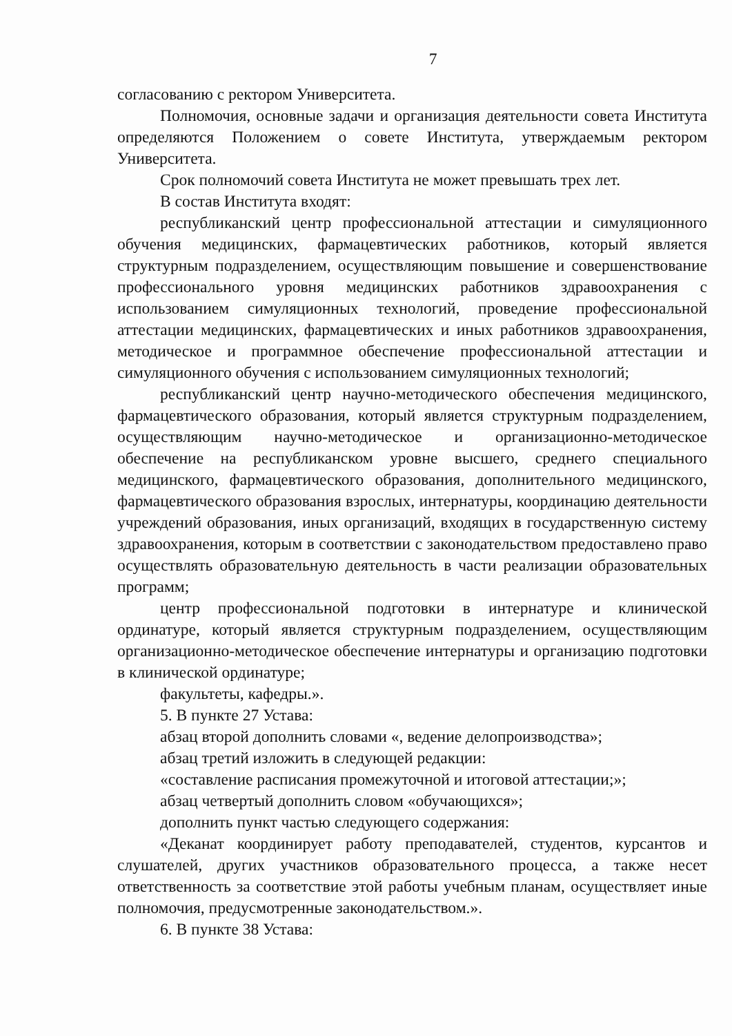7
согласованию с ректором Университета.
Полномочия, основные задачи и организация деятельности совета Института определяются Положением о совете Института, утверждаемым ректором Университета.
Срок полномочий совета Института не может превышать трех лет.
В состав Института входят:
республиканский центр профессиональной аттестации и симуляционного обучения медицинских, фармацевтических работников, который является структурным подразделением, осуществляющим повышение и совершенствование профессионального уровня медицинских работников здравоохранения с использованием симуляционных технологий, проведение профессиональной аттестации медицинских, фармацевтических и иных работников здравоохранения, методическое и программное обеспечение профессиональной аттестации и симуляционного обучения с использованием симуляционных технологий;
республиканский центр научно-методического обеспечения медицинского, фармацевтического образования, который является структурным подразделением, осуществляющим научно-методическое и организационно-методическое обеспечение на республиканском уровне высшего, среднего специального медицинского, фармацевтического образования, дополнительного медицинского, фармацевтического образования взрослых, интернатуры, координацию деятельности учреждений образования, иных организаций, входящих в государственную систему здравоохранения, которым в соответствии с законодательством предоставлено право осуществлять образовательную деятельность в части реализации образовательных программ;
центр профессиональной подготовки в интернатуре и клинической ординатуре, который является структурным подразделением, осуществляющим организационно-методическое обеспечение интернатуры и организацию подготовки в клинической ординатуре;
факультеты, кафедры.».
5. В пункте 27 Устава:
абзац второй дополнить словами «, ведение делопроизводства»;
абзац третий изложить в следующей редакции:
«составление расписания промежуточной и итоговой аттестации;»;
абзац четвертый дополнить словом «обучающихся»;
дополнить пункт частью следующего содержания:
«Деканат координирует работу преподавателей, студентов, курсантов и слушателей, других участников образовательного процесса, а также несет ответственность за соответствие этой работы учебным планам, осуществляет иные полномочия, предусмотренные законодательством.».
6. В пункте 38 Устава: